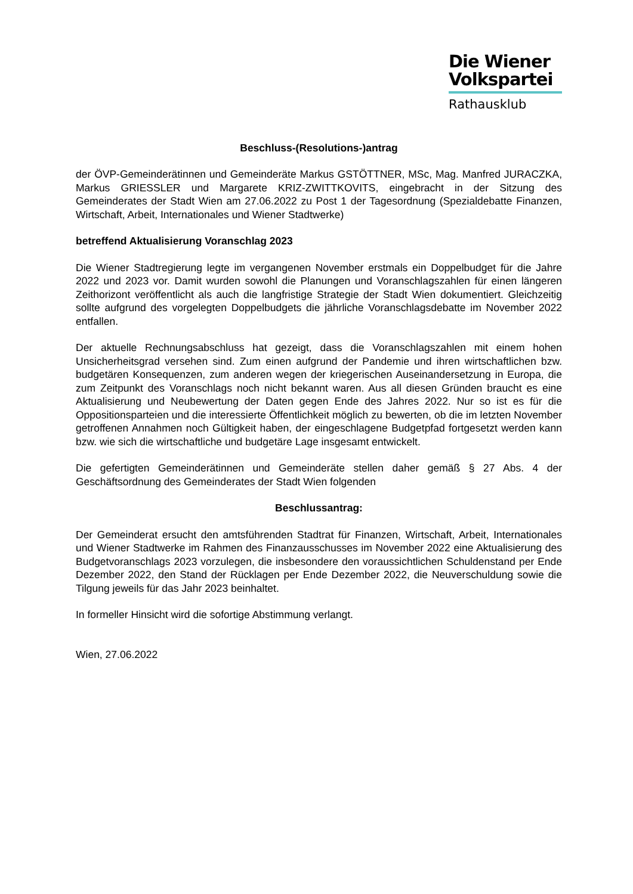Die Wiener
Volkspartei
Rathausklub
Beschluss-(Resolutions-)antrag
der ÖVP-Gemeinderätinnen und Gemeinderäte Markus GSTÖTTNER, MSc, Mag. Manfred JURACZKA, Markus GRIESSLER und Margarete KRIZ-ZWITTKOVITS, eingebracht in der Sitzung des Gemeinderates der Stadt Wien am 27.06.2022 zu Post 1 der Tagesordnung (Spezialdebatte Finanzen, Wirtschaft, Arbeit, Internationales und Wiener Stadtwerke)
betreffend Aktualisierung Voranschlag 2023
Die Wiener Stadtregierung legte im vergangenen November erstmals ein Doppelbudget für die Jahre 2022 und 2023 vor. Damit wurden sowohl die Planungen und Voranschlagszahlen für einen längeren Zeithorizont veröffentlicht als auch die langfristige Strategie der Stadt Wien dokumentiert. Gleichzeitig sollte aufgrund des vorgelegten Doppelbudgets die jährliche Voranschlagsdebatte im November 2022 entfallen.
Der aktuelle Rechnungsabschluss hat gezeigt, dass die Voranschlagszahlen mit einem hohen Unsicherheitsgrad versehen sind. Zum einen aufgrund der Pandemie und ihren wirtschaftlichen bzw. budgetären Konsequenzen, zum anderen wegen der kriegerischen Auseinandersetzung in Europa, die zum Zeitpunkt des Voranschlags noch nicht bekannt waren. Aus all diesen Gründen braucht es eine Aktualisierung und Neubewertung der Daten gegen Ende des Jahres 2022. Nur so ist es für die Oppositionsparteien und die interessierte Öffentlichkeit möglich zu bewerten, ob die im letzten November getroffenen Annahmen noch Gültigkeit haben, der eingeschlagene Budgetpfad fortgesetzt werden kann bzw. wie sich die wirtschaftliche und budgetäre Lage insgesamt entwickelt.
Die gefertigten Gemeinderätinnen und Gemeinderäte stellen daher gemäß § 27 Abs. 4 der Geschäftsordnung des Gemeinderates der Stadt Wien folgenden
Beschlussantrag:
Der Gemeinderat ersucht den amtsführenden Stadtrat für Finanzen, Wirtschaft, Arbeit, Internationales und Wiener Stadtwerke im Rahmen des Finanzausschusses im November 2022 eine Aktualisierung des Budgetvoranschlags 2023 vorzulegen, die insbesondere den voraussichtlichen Schuldenstand per Ende Dezember 2022, den Stand der Rücklagen per Ende Dezember 2022, die Neuverschuldung sowie die Tilgung jeweils für das Jahr 2023 beinhaltet.
In formeller Hinsicht wird die sofortige Abstimmung verlangt.
Wien, 27.06.2022